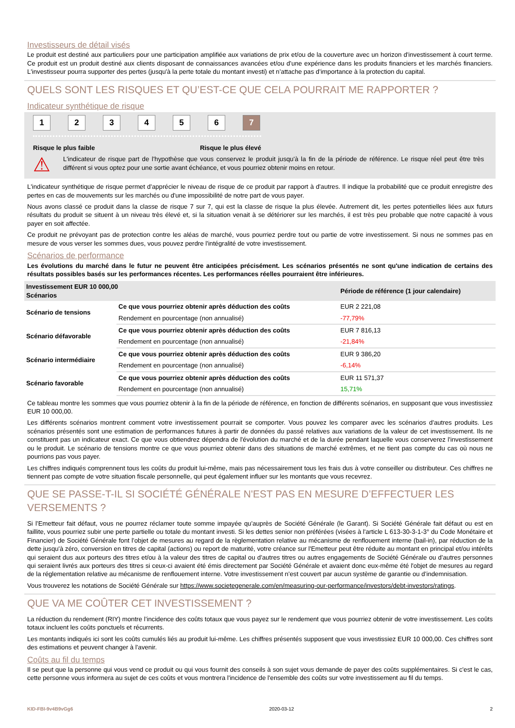Investisseurs de détail visés
Le produit est destiné aux particuliers pour une participation amplifiée aux variations de prix et/ou de la couverture avec un horizon d'investissement à court terme. Ce produit est un produit destiné aux clients disposant de connaissances avancées et/ou d'une expérience dans les produits financiers et les marchés financiers. L'investisseur pourra supporter des pertes (jusqu'à la perte totale du montant investi) et n’attache pas d’importance à la protection du capital.
QUELS SONT LES RISQUES ET QU’EST-CE QUE CELA POURRAIT ME RAPPORTER ?
Indicateur synthétique de risque
123456 7
Risque le plus faible Risque le plus élevé
⚠
L'indicateur de risque part de l'hypothèse que vous conservez le produit jusqu'à la fin de la période de référence. Le risque réel peut être très différent si vous optez pour une sortie avant échéance, et vous pourriez obtenir moins en retour.
L'indicateur synthétique de risque permet d'apprécier le niveau de risque de ce produit par rapport à d'autres. Il indique la probabilité que ce produit enregistre des pertes en cas de mouvements sur les marchés ou d'une impossibilité de notre part de vous payer.
Nous avons classé ce produit dans la classe de risque 7 sur 7, qui est la classe de risque la plus élevée. Autrement dit, les pertes potentielles liées aux futurs résultats du produit se situent à un niveau très élevé et, si la situation venait à se détériorer sur les marchés, il est très peu probable que notre capacité à vous payer en soit affectée.
Ce produit ne prévoyant pas de protection contre les aléas de marché, vous pourriez perdre tout ou partie de votre investissement. Si nous ne sommes pas en mesure de vous verser les sommes dues, vous pouvez perdre l'intégralité de votre investissement.
Scénarios de performance
Les évolutions du marché dans le futur ne peuvent être anticipées précisément. Les scénarios présentés ne sont qu'une indication de certains des résultats possibles basés sur les performances récentes. Les performances réelles pourraient être inférieures.
| Investissement EUR 10 000,00 Scénarios | | Période de référence (1 jour calendaire) |
| --- | --- | --- |
| Scénario de tensions | Ce que vous pourriez obtenir après déduction des coûts | EUR 2 221,08 |
| | Rendement en pourcentage (non annualisé) | -77,79% |
| Scénario défavorable | Ce que vous pourriez obtenir après déduction des coûts | EUR 7 816,13 |
| | Rendement en pourcentage (non annualisé) | -21,84% |
| Scénario intermédiaire | Ce que vous pourriez obtenir après déduction des coûts | EUR 9 386,20 |
| | Rendement en pourcentage (non annualisé) | -6,14% |
| Scénario favorable | Ce que vous pourriez obtenir après déduction des coûts | EUR 11 571,37 |
| | Rendement en pourcentage (non annualisé) | 15,71% |
Ce tableau montre les sommes que vous pourriez obtenir à la fin de la période de référence, en fonction de différents scénarios, en supposant que vous investissiez EUR 10 000,00.
Les différents scénarios montrent comment votre investissement pourrait se comporter. Vous pouvez les comparer avec les scénarios d'autres produits. Les scénarios présentés sont une estimation de performances futures à partir de données du passé relatives aux variations de la valeur de cet investissement. Ils ne constituent pas un indicateur exact. Ce que vous obtiendrez dépendra de l'évolution du marché et de la durée pendant laquelle vous conserverez l'investissement ou le produit. Le scénario de tensions montre ce que vous pourriez obtenir dans des situations de marché extrêmes, et ne tient pas compte du cas où nous ne pourrions pas vous payer.
Les chiffres indiqués comprennent tous les coûts du produit lui-même, mais pas nécessairement tous les frais dus à votre conseiller ou distributeur. Ces chiffres ne tiennent pas compte de votre situation fiscale personnelle, qui peut également influer sur les montants que vous recevrez.
QUE SE PASSE-T-IL SI SOCIÉTÉ GÉNÉRALE N'EST PAS EN MESURE D’EFFECTUER LES VERSEMENTS ?
Si l’Emetteur fait défaut, vous ne pourrez réclamer toute somme impayée qu'auprès de Société Générale (le Garant). Si Société Générale fait défaut ou est en faillite, vous pourriez subir une perte partielle ou totale du montant investi. Si les dettes senior non préférées (visées à l'article L 613-30-3-1-3° du Code Monétaire et Financier) de Société Générale font l’objet de mesures au regard de la règlementation relative au mécanisme de renflouement interne (bail-in), par réduction de la dette jusqu'à zéro, conversion en titres de capital (actions) ou report de maturité, votre créance sur l'Emetteur peut être réduite au montant en principal et/ou intérêts qui seraient dus aux porteurs des titres et/ou à la valeur des titres de capital ou d'autres titres ou autres engagements de Société Générale ou d'autres personnes qui seraient livrés aux porteurs des titres si ceux-ci avaient été émis directement par Société Générale et avaient donc eux-même été l'objet de mesures au regard de la réglementation relative au mécanisme de renflouement interne. Votre investissement n’est couvert par aucun système de garantie ou d’indemnisation.
Vous trouverez les notations de Société Générale sur https://www.societegenerale.com/en/measuring-our-performance/investors/debt-investors/ratings.
QUE VA ME COÛTER CET INVESTISSEMENT ?
La réduction du rendement (RIY) montre l’incidence des coûts totaux que vous payez sur le rendement que vous pourriez obtenir de votre investissement. Les coûts totaux incluent les coûts ponctuels et récurrents.
Les montants indiqués ici sont les coûts cumulés liés au produit lui-même. Les chiffres présentés supposent que vous investissiez EUR 10 000,00. Ces chiffres sont des estimations et peuvent changer à l'avenir.
Coûts au fil du temps
Il se peut que la personne qui vous vend ce produit ou qui vous fournit des conseils à son sujet vous demande de payer des coûts supplémentaires. Si c'est le cas, cette personne vous informera au sujet de ces coûts et vous montrera l'incidence de l'ensemble des coûts sur votre investissement au fil du temps.
KID-FBI-9v4B9vGg6 2020-03-12 2